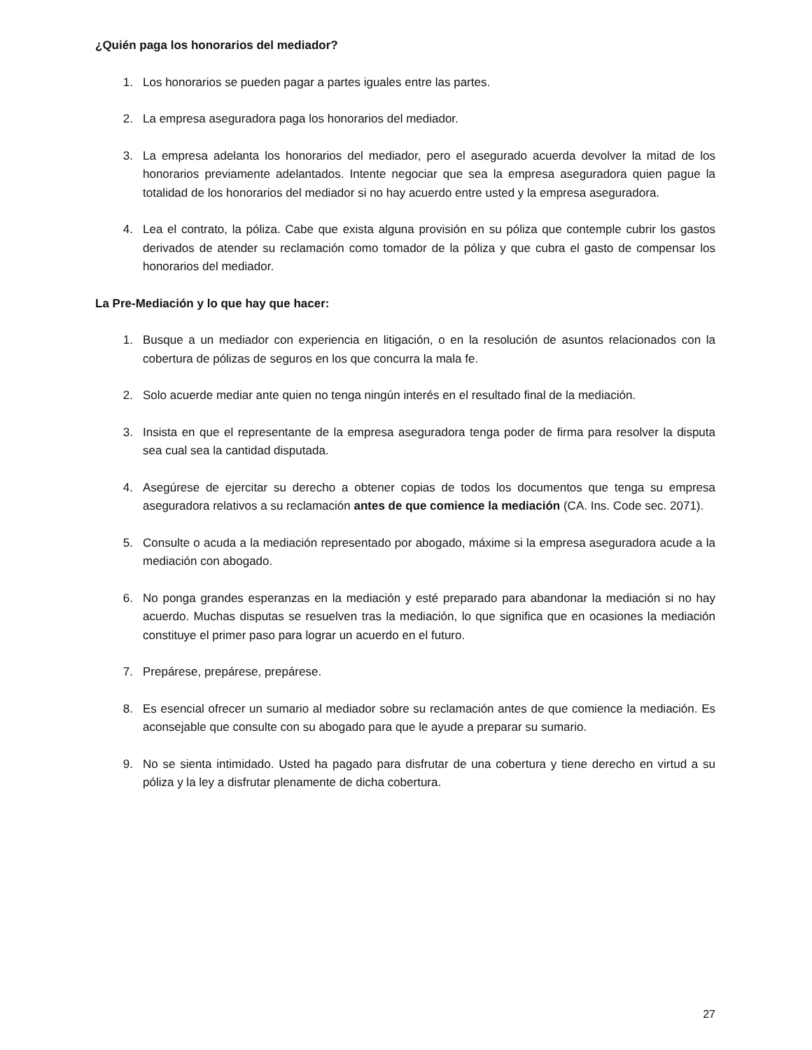¿Quién paga los honorarios del mediador?
1. Los honorarios se pueden pagar a partes iguales entre las partes.
2. La empresa aseguradora paga los honorarios del mediador.
3. La empresa adelanta los honorarios del mediador, pero el asegurado acuerda devolver la mitad de los honorarios previamente adelantados. Intente negociar que sea la empresa aseguradora quien pague la totalidad de los honorarios del mediador si no hay acuerdo entre usted y la empresa aseguradora.
4. Lea el contrato, la póliza. Cabe que exista alguna provisión en su póliza que contemple cubrir los gastos derivados de atender su reclamación como tomador de la póliza y que cubra el gasto de compensar los honorarios del mediador.
La Pre-Mediación y lo que hay que hacer:
1. Busque a un mediador con experiencia en litigación, o en la resolución de asuntos relacionados con la cobertura de pólizas de seguros en los que concurra la mala fe.
2. Solo acuerde mediar ante quien no tenga ningún interés en el resultado final de la mediación.
3. Insista en que el representante de la empresa aseguradora tenga poder de firma para resolver la disputa sea cual sea la cantidad disputada.
4. Asegúrese de ejercitar su derecho a obtener copias de todos los documentos que tenga su empresa aseguradora relativos a su reclamación antes de que comience la mediación (CA. Ins. Code sec. 2071).
5. Consulte o acuda a la mediación representado por abogado, máxime si la empresa aseguradora acude a la mediación con abogado.
6. No ponga grandes esperanzas en la mediación y esté preparado para abandonar la mediación si no hay acuerdo. Muchas disputas se resuelven tras la mediación, lo que significa que en ocasiones la mediación constituye el primer paso para lograr un acuerdo en el futuro.
7. Prepárese, prepárese, prepárese.
8. Es esencial ofrecer un sumario al mediador sobre su reclamación antes de que comience la mediación. Es aconsejable que consulte con su abogado para que le ayude a preparar su sumario.
9. No se sienta intimidado. Usted ha pagado para disfrutar de una cobertura y tiene derecho en virtud a su póliza y la ley a disfrutar plenamente de dicha cobertura.
27